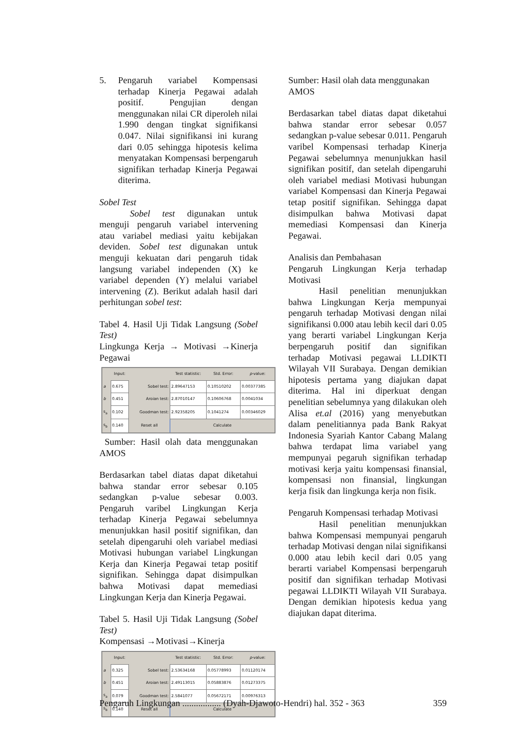5. Pengaruh variabel Kompensasi terhadap Kinerja Pegawai adalah positif. Pengujian dengan menggunakan nilai CR diperoleh nilai 1.990 dengan tingkat signifikansi 0.047. Nilai signifikansi ini kurang dari 0.05 sehingga hipotesis kelima menyatakan Kompensasi berpengaruh signifikan terhadap Kinerja Pegawai diterima.
Sobel Test
Sobel test digunakan untuk menguji pengaruh variabel intervening atau variabel mediasi yaitu kebijakan deviden. Sobel test digunakan untuk menguji kekuatan dari pengaruh tidak langsung variabel independen (X) ke variabel dependen (Y) melalui variabel intervening (Z). Berikut adalah hasil dari perhitungan sobel test:
Tabel 4. Hasil Uji Tidak Langsung (Sobel Test)
Lingkunga Kerja → Motivasi →Kinerja Pegawai
| | Input: | | Test statistic: | Std. Error: | p -value: |
| --- | --- | --- | --- | --- | --- |
| a | 0.675 | Sobel test: | 2.89647153 | 0.10510202 | 0.00377385 |
| b | 0.451 | Aroian test: | 2.87010147 | 0.10606768 | 0.0041034 |
| s<sub>a</sub> | 0.102 | Goodman test: | 2.92358205 | 0.1041274 | 0.00346029 |
| s<sub>b</sub> | 0.140 | Reset all | Calculate | | |
Sumber: Hasil olah data menggunakan AMOS
Berdasarkan tabel diatas dapat diketahui bahwa standar error sebesar 0.105 sedangkan p-value sebesar 0.003. Pengaruh varibel Lingkungan Kerja terhadap Kinerja Pegawai sebelumnya menunjukkan hasil positif signifikan, dan setelah dipengaruhi oleh variabel mediasi Motivasi hubungan variabel Lingkungan Kerja dan Kinerja Pegawai tetap positif signifikan. Sehingga dapat disimpulkan bahwa Motivasi dapat memediasi Lingkungan Kerja dan Kinerja Pegawai.
Tabel 5. Hasil Uji Tidak Langsung (Sobel Test)
Kompensasi →Motivasi→Kinerja
| | Input: | | Test statistic: | Std. Error: | p -value: |
| --- | --- | --- | --- | --- | --- |
| a | 0.325 | Sobel test: | 2.53634168 | 0.05778993 | 0.01120174 |
| b | 0.451 | Aroian test: | 2.49113015 | 0.05883876 | 0.01273375 |
| s<sub>a</sub> | 0.079 | Goodman test: | 2.5841077 | 0.05672171 | 0.00976313 |
| s<sub>b</sub> | 0.140 | Reset all | Calculate | | |
Sumber: Hasil olah data menggunakan AMOS
Berdasarkan tabel diatas dapat diketahui bahwa standar error sebesar 0.057 sedangkan p-value sebesar 0.011. Pengaruh varibel Kompensasi terhadap Kinerja Pegawai sebelumnya menunjukkan hasil signifikan positif, dan setelah dipengaruhi oleh variabel mediasi Motivasi hubungan variabel Kompensasi dan Kinerja Pegawai tetap positif signifikan. Sehingga dapat disimpulkan bahwa Motivasi dapat memediasi Kompensasi dan Kinerja Pegawai.
Analisis dan Pembahasan
Pengaruh Lingkungan Kerja terhadap Motivasi
Hasil penelitian menunjukkan bahwa Lingkungan Kerja mempunyai pengaruh terhadap Motivasi dengan nilai signifikansi 0.000 atau lebih kecil dari 0.05 yang berarti variabel Lingkungan Kerja berpengaruh positif dan signifikan terhadap Motivasi pegawai LLDIKTI Wilayah VII Surabaya. Dengan demikian hipotesis pertama yang diajukan dapat diterima. Hal ini diperkuat dengan penelitian sebelumnya yang dilakukan oleh Alisa et.al (2016) yang menyebutkan dalam penelitiannya pada Bank Rakyat Indonesia Syariah Kantor Cabang Malang bahwa terdapat lima variabel yang mempunyai pegaruh signifikan terhadap motivasi kerja yaitu kompensasi finansial, kompensasi non finansial, lingkungan kerja fisik dan lingkunga kerja non fisik.
Pengaruh Kompensasi terhadap Motivasi
Hasil penelitian menunjukkan bahwa Kompensasi mempunyai pengaruh terhadap Motivasi dengan nilai signifikansi 0.000 atau lebih kecil dari 0.05 yang berarti variabel Kompensasi berpengaruh positif dan signifikan terhadap Motivasi pegawai LLDIKTI Wilayah VII Surabaya. Dengan demikian hipotesis kedua yang diajukan dapat diterima.
Pengaruh Lingkungan ................. (Dyah-Djawoto-Hendri) hal. 352 - 363 359